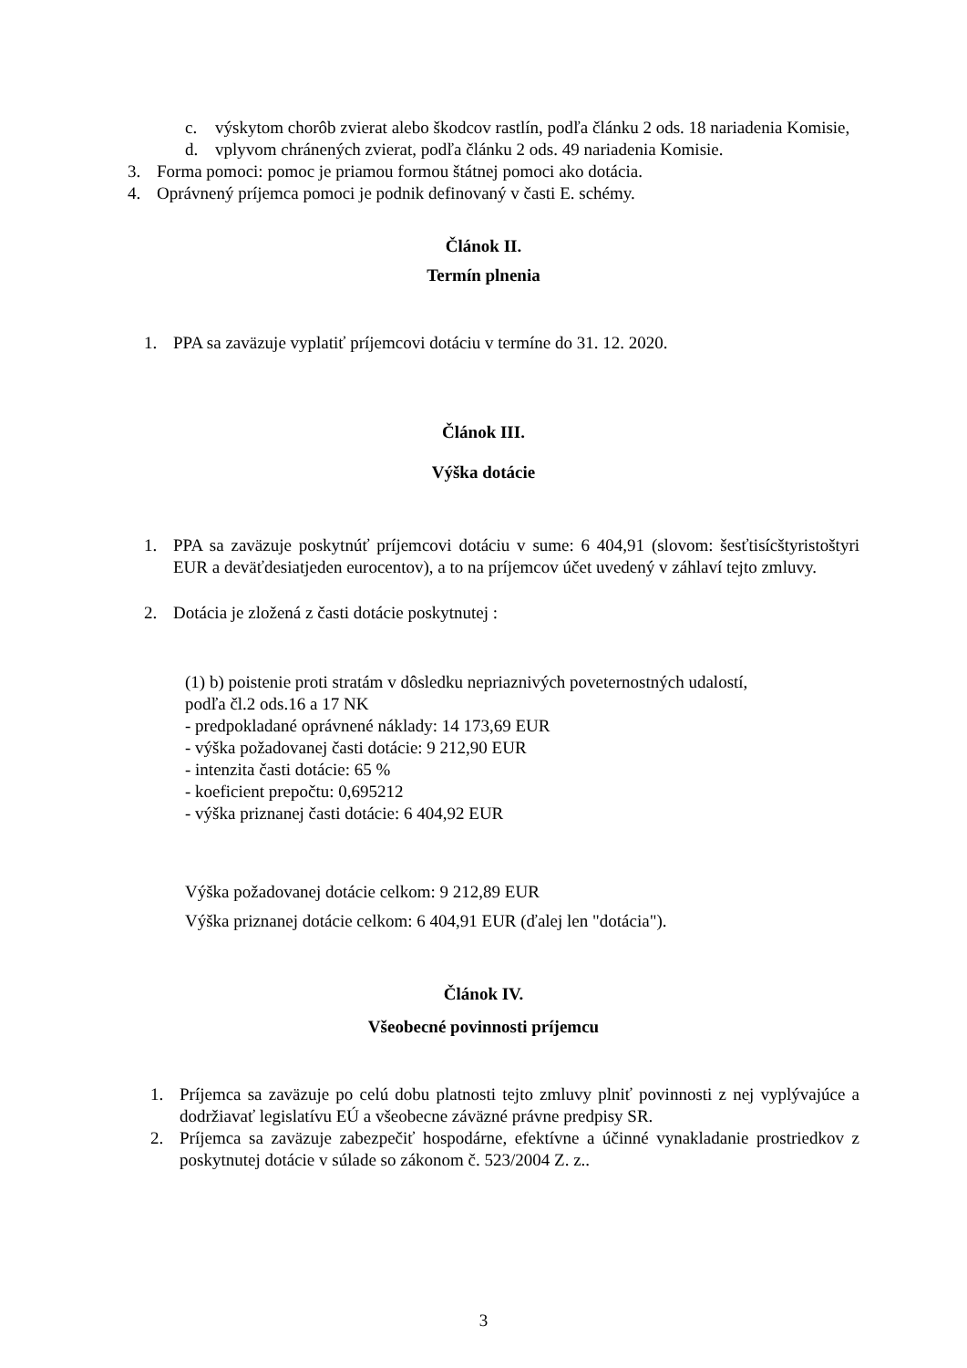c. výskytom chorôb zvierat alebo škodcov rastlín, podľa článku 2 ods. 18 nariadenia Komisie,
d. vplyvom chránených zvierat, podľa článku 2 ods. 49 nariadenia Komisie.
3. Forma pomoci: pomoc je priamou formou štátnej pomoci ako dotácia.
4. Oprávnený príjemca pomoci je podnik definovaný v časti E. schémy.
Článok II.
Termín plnenia
1. PPA sa zaväzuje vyplatiť príjemcovi dotáciu v termíne do 31. 12. 2020.
Článok III.
Výška dotácie
1. PPA sa zaväzuje poskytnúť príjemcovi dotáciu v sume: 6 404,91 (slovom: šesťtisícštyristoštyri EUR a deväťdesiatjeden eurocentov), a to na príjemcov účet uvedený v záhlaví tejto zmluvy.
2. Dotácia je zložená z časti dotácie poskytnutej :
(1) b) poistenie proti stratám v dôsledku nepriaznivých poveternostných udalostí,
podľa čl.2 ods.16 a 17 NK
- predpokladané oprávnené náklady: 14 173,69 EUR
- výška požadovanej časti dotácie: 9 212,90 EUR
- intenzita časti dotácie: 65 %
- koeficient prepočtu: 0,695212
- výška priznanej časti dotácie: 6 404,92 EUR
Výška požadovanej dotácie celkom: 9 212,89 EUR
Výška priznanej dotácie celkom: 6 404,91 EUR (ďalej len "dotácia").
Článok IV.
Všeobecné povinnosti príjemcu
1. Príjemca sa zaväzuje po celú dobu platnosti tejto zmluvy plniť povinnosti z nej vyplývajúce a dodržiavať legislatívu EÚ a všeobecne záväzné právne predpisy SR.
2. Príjemca sa zaväzuje zabezpečiť hospodárne, efektívne a účinné vynakladanie prostriedkov z poskytnutej dotácie v súlade so zákonom č. 523/2004 Z. z..
3